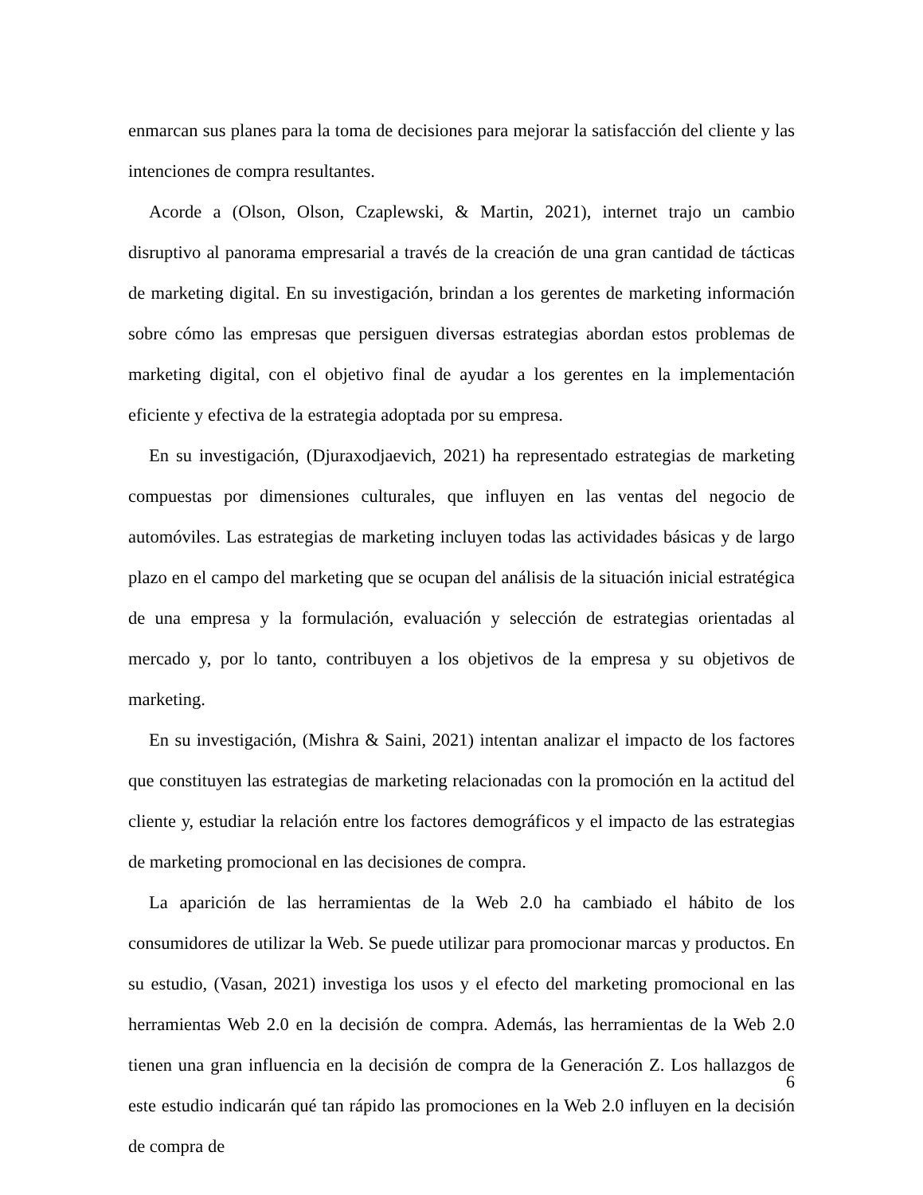enmarcan sus planes para la toma de decisiones para mejorar la satisfacción del cliente y las intenciones de compra resultantes.
Acorde a (Olson, Olson, Czaplewski, & Martin, 2021), internet trajo un cambio disruptivo al panorama empresarial a través de la creación de una gran cantidad de tácticas de marketing digital. En su investigación, brindan a los gerentes de marketing información sobre cómo las empresas que persiguen diversas estrategias abordan estos problemas de marketing digital, con el objetivo final de ayudar a los gerentes en la implementación eficiente y efectiva de la estrategia adoptada por su empresa.
En su investigación, (Djuraxodjaevich, 2021) ha representado estrategias de marketing compuestas por dimensiones culturales, que influyen en las ventas del negocio de automóviles. Las estrategias de marketing incluyen todas las actividades básicas y de largo plazo en el campo del marketing que se ocupan del análisis de la situación inicial estratégica de una empresa y la formulación, evaluación y selección de estrategias orientadas al mercado y, por lo tanto, contribuyen a los objetivos de la empresa y su objetivos de marketing.
En su investigación, (Mishra & Saini, 2021) intentan analizar el impacto de los factores que constituyen las estrategias de marketing relacionadas con la promoción en la actitud del cliente y, estudiar la relación entre los factores demográficos y el impacto de las estrategias de marketing promocional en las decisiones de compra.
La aparición de las herramientas de la Web 2.0 ha cambiado el hábito de los consumidores de utilizar la Web. Se puede utilizar para promocionar marcas y productos. En su estudio, (Vasan, 2021) investiga los usos y el efecto del marketing promocional en las herramientas Web 2.0 en la decisión de compra. Además, las herramientas de la Web 2.0 tienen una gran influencia en la decisión de compra de la Generación Z. Los hallazgos de este estudio indicarán qué tan rápido las promociones en la Web 2.0 influyen en la decisión de compra de
6